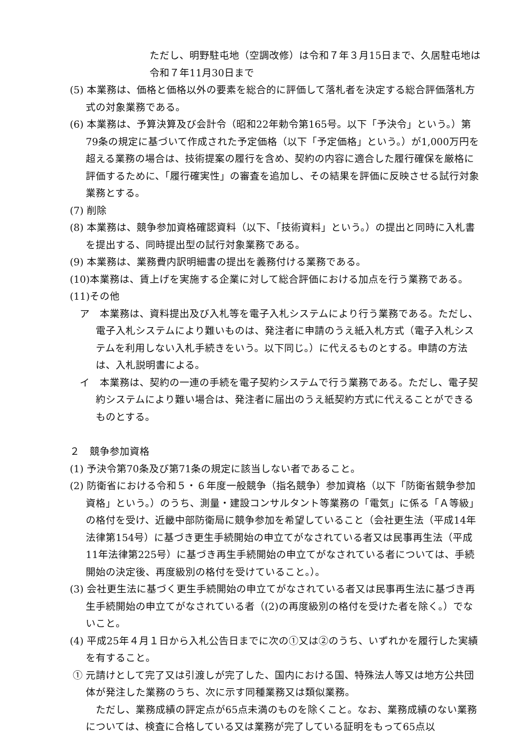ただし、明野駐屯地（空調改修）は令和７年３月15日まで、久居駐屯地は令和７年11月30日まで
(5) 本業務は、価格と価格以外の要素を総合的に評価して落札者を決定する総合評価落札方式の対象業務である。
(6) 本業務は、予算決算及び会計令（昭和22年勅令第165号。以下「予決令」という。）第79条の規定に基づいて作成された予定価格（以下「予定価格」という。）が1,000万円を超える業務の場合は、技術提案の履行を含め、契約の内容に適合した履行確保を厳格に評価するために、「履行確実性」の審査を追加し、その結果を評価に反映させる試行対象業務とする。
(7) 削除
(8) 本業務は、競争参加資格確認資料（以下、「技術資料」という。）の提出と同時に入札書を提出する、同時提出型の試行対象業務である。
(9) 本業務は、業務費内訳明細書の提出を義務付ける業務である。
(10)本業務は、賃上げを実施する企業に対して総合評価における加点を行う業務である。
(11)その他
ア　本業務は、資料提出及び入札等を電子入札システムにより行う業務である。ただし、電子入札システムにより難いものは、発注者に申請のうえ紙入札方式（電子入札システムを利用しない入札手続きをいう。以下同じ。）に代えるものとする。申請の方法は、入札説明書による。
イ　本業務は、契約の一連の手続を電子契約システムで行う業務である。ただし、電子契約システムにより難い場合は、発注者に届出のうえ紙契約方式に代えることができるものとする。
２　競争参加資格
(1) 予決令第70条及び第71条の規定に該当しない者であること。
(2) 防衛省における令和５・６年度一般競争（指名競争）参加資格（以下「防衛省競争参加資格」という。）のうち、測量・建設コンサルタント等業務の「電気」に係る「Ａ等級」の格付を受け、近畿中部防衛局に競争参加を希望していること（会社更生法（平成14年法律第154号）に基づき更生手続開始の申立てがなされている者又は民事再生法（平成11年法律第225号）に基づき再生手続開始の申立てがなされている者については、手続開始の決定後、再度級別の格付を受けていること。）。
(3) 会社更生法に基づく更生手続開始の申立てがなされている者又は民事再生法に基づき再生手続開始の申立てがなされている者（(2)の再度級別の格付を受けた者を除く。）でないこと。
(4) 平成25年４月１日から入札公告日までに次の①又は②のうち、いずれかを履行した実績を有すること。
① 元請けとして完了又は引渡しが完了した、国内における国、特殊法人等又は地方公共団体が発注した業務のうち、次に示す同種業務又は類似業務。
　ただし、業務成績の評定点が65点未満のものを除くこと。なお、業務成績のない業務については、検査に合格している又は業務が完了している証明をもって65点以